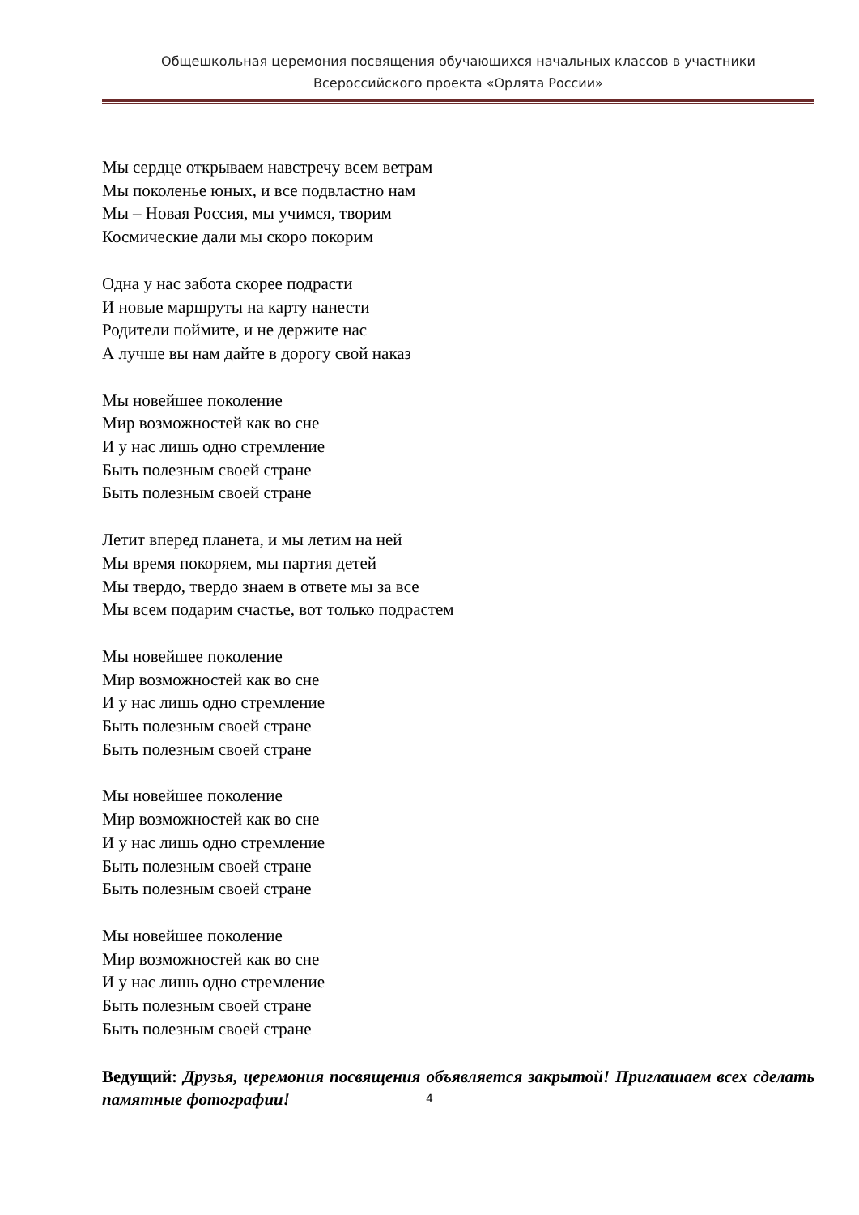Общешкольная церемония посвящения обучающихся начальных классов в участники
Всероссийского проекта «Орлята России»
Мы сердце открываем навстречу всем ветрам
Мы поколенье юных, и все подвластно нам
Мы – Новая Россия, мы учимся, творим
Космические дали мы скоро покорим
Одна у нас забота скорее подрасти
И новые маршруты на карту нанести
Родители поймите, и не держите нас
А лучше вы нам дайте в дорогу свой наказ
Мы новейшее поколение
Мир возможностей как во сне
И у нас лишь одно стремление
Быть полезным своей стране
Быть полезным своей стране
Летит вперед планета, и мы летим на ней
Мы время покоряем, мы партия детей
Мы твердо, твердо знаем в ответе мы за все
Мы всем подарим счастье, вот только подрастем
Мы новейшее поколение
Мир возможностей как во сне
И у нас лишь одно стремление
Быть полезным своей стране
Быть полезным своей стране
Мы новейшее поколение
Мир возможностей как во сне
И у нас лишь одно стремление
Быть полезным своей стране
Быть полезным своей стране
Мы новейшее поколение
Мир возможностей как во сне
И у нас лишь одно стремление
Быть полезным своей стране
Быть полезным своей стране
Ведущий: Друзья, церемония посвящения объявляется закрытой! Приглашаем всех сделать памятные фотографии!
4